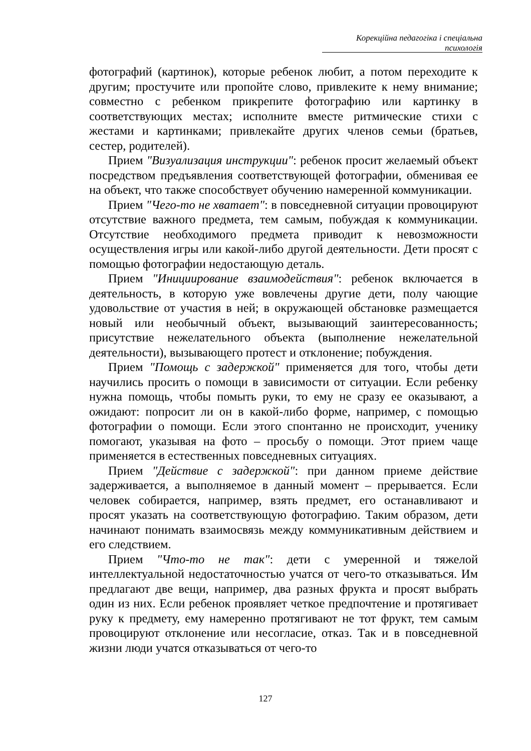Корекційна педагогіка і спеціальна психологія
фотографий (картинок), которые ребенок любит, а потом переходите к другим; простучите или пропойте слово, привлеките к нему внимание; совместно с ребенком прикрепите фотографию или картинку в соответствующих местах; исполните вместе ритмические стихи с жестами и картинками; привлекайте других членов семьи (братьев, сестер, родителей).
Прием "Визуализация инструкции": ребенок просит желаемый объект посредством предъявления соответствующей фотографии, обменивая ее на объект, что также способствует обучению намеренной коммуникации.
Прием "Чего-то не хватает": в повседневной ситуации провоцируют отсутствие важного предмета, тем самым, побуждая к коммуникации. Отсутствие необходимого предмета приводит к невозможности осуществления игры или какой-либо другой деятельности. Дети просят с помощью фотографии недостающую деталь.
Прием "Инициирование взаимодействия": ребенок включается в деятельность, в которую уже вовлечены другие дети, полу чающие удовольствие от участия в ней; в окружающей обстановке размещается новый или необычный объект, вызывающий заинтересованность; присутствие нежелательного объекта (выполнение нежелательной деятельности), вызывающего протест и отклонение; побуждения.
Прием "Помощь с задержкой" применяется для того, чтобы дети научились просить о помощи в зависимости от ситуации. Если ребенку нужна помощь, чтобы помыть руки, то ему не сразу ее оказывают, а ожидают: попросит ли он в какой-либо форме, например, с помощью фотографии о помощи. Если этого спонтанно не происходит, ученику помогают, указывая на фото – просьбу о помощи. Этот прием чаще применяется в естественных повседневных ситуациях.
Прием "Действие с задержкой": при данном приеме действие задерживается, а выполняемое в данный момент – прерывается. Если человек собирается, например, взять предмет, его останавливают и просят указать на соответствующую фотографию. Таким образом, дети начинают понимать взаимосвязь между коммуникативным действием и его следствием.
Прием "Что-то не так": дети с умеренной и тяжелой интеллектуальной недостаточностью учатся от чего-то отказываться. Им предлагают две вещи, например, два разных фрукта и просят выбрать один из них. Если ребенок проявляет четкое предпочтение и протягивает руку к предмету, ему намеренно протягивают не тот фрукт, тем самым провоцируют отклонение или несогласие, отказ. Так и в повседневной жизни люди учатся отказываться от чего-то
127